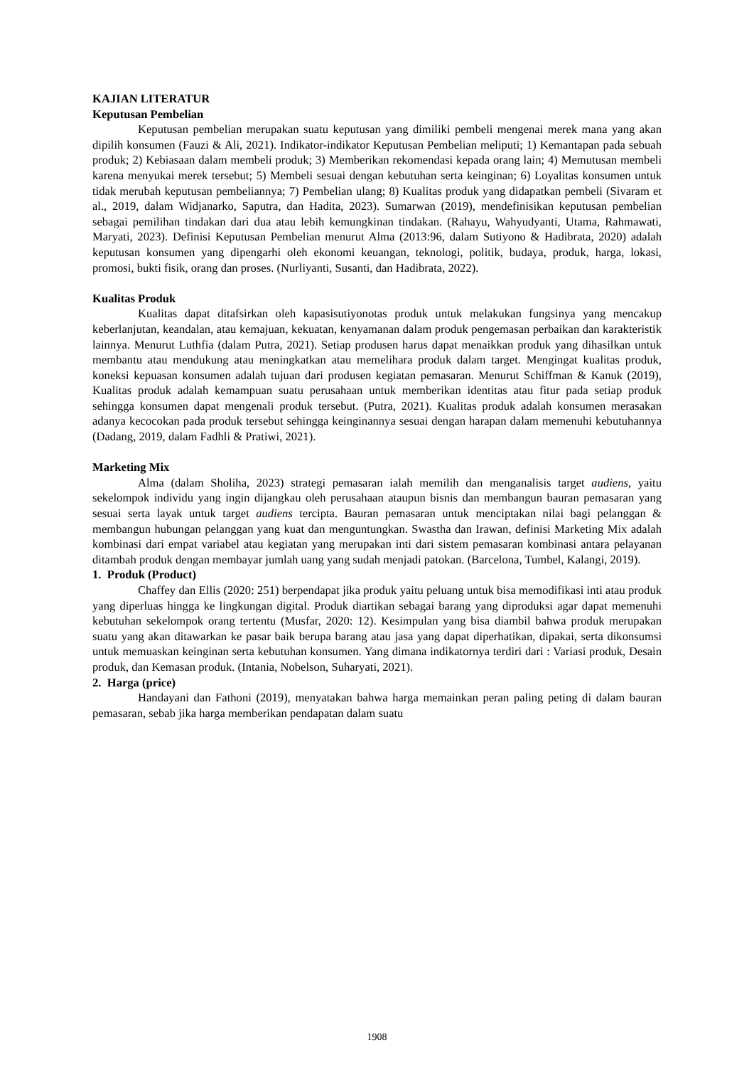KAJIAN LITERATUR
Keputusan Pembelian
Keputusan pembelian merupakan suatu keputusan yang dimiliki pembeli mengenai merek mana yang akan dipilih konsumen (Fauzi & Ali, 2021). Indikator-indikator Keputusan Pembelian meliputi; 1) Kemantapan pada sebuah produk; 2) Kebiasaan dalam membeli produk; 3) Memberikan rekomendasi kepada orang lain; 4) Memutusan membeli karena menyukai merek tersebut; 5) Membeli sesuai dengan kebutuhan serta keinginan; 6) Loyalitas konsumen untuk tidak merubah keputusan pembeliannya; 7) Pembelian ulang; 8) Kualitas produk yang didapatkan pembeli (Sivaram et al., 2019, dalam Widjanarko, Saputra, dan Hadita, 2023). Sumarwan (2019), mendefinisikan keputusan pembelian sebagai pemilihan tindakan dari dua atau lebih kemungkinan tindakan. (Rahayu, Wahyudyanti, Utama, Rahmawati, Maryati, 2023). Definisi Keputusan Pembelian menurut Alma (2013:96, dalam Sutiyono & Hadibrata, 2020) adalah keputusan konsumen yang dipengarhi oleh ekonomi keuangan, teknologi, politik, budaya, produk, harga, lokasi, promosi, bukti fisik, orang dan proses. (Nurliyanti, Susanti, dan Hadibrata, 2022).
Kualitas Produk
Kualitas dapat ditafsirkan oleh kapasisutiyonotas produk untuk melakukan fungsinya yang mencakup keberlanjutan, keandalan, atau kemajuan, kekuatan, kenyamanan dalam produk pengemasan perbaikan dan karakteristik lainnya. Menurut Luthfia (dalam Putra, 2021). Setiap produsen harus dapat menaikkan produk yang dihasilkan untuk membantu atau mendukung atau meningkatkan atau memelihara produk dalam target. Mengingat kualitas produk, koneksi kepuasan konsumen adalah tujuan dari produsen kegiatan pemasaran. Menurut Schiffman & Kanuk (2019), Kualitas produk adalah kemampuan suatu perusahaan untuk memberikan identitas atau fitur pada setiap produk sehingga konsumen dapat mengenali produk tersebut. (Putra, 2021). Kualitas produk adalah konsumen merasakan adanya kecocokan pada produk tersebut sehingga keinginannya sesuai dengan harapan dalam memenuhi kebutuhannya (Dadang, 2019, dalam Fadhli & Pratiwi, 2021).
Marketing Mix
Alma (dalam Sholiha, 2023) strategi pemasaran ialah memilih dan menganalisis target audiens, yaitu sekelompok individu yang ingin dijangkau oleh perusahaan ataupun bisnis dan membangun bauran pemasaran yang sesuai serta layak untuk target audiens tercipta. Bauran pemasaran untuk menciptakan nilai bagi pelanggan & membangun hubungan pelanggan yang kuat dan menguntungkan. Swastha dan Irawan, definisi Marketing Mix adalah kombinasi dari empat variabel atau kegiatan yang merupakan inti dari sistem pemasaran kombinasi antara pelayanan ditambah produk dengan membayar jumlah uang yang sudah menjadi patokan. (Barcelona, Tumbel, Kalangi, 2019).
1. Produk (Product)
Chaffey dan Ellis (2020: 251) berpendapat jika produk yaitu peluang untuk bisa memodifikasi inti atau produk yang diperluas hingga ke lingkungan digital. Produk diartikan sebagai barang yang diproduksi agar dapat memenuhi kebutuhan sekelompok orang tertentu (Musfar, 2020: 12). Kesimpulan yang bisa diambil bahwa produk merupakan suatu yang akan ditawarkan ke pasar baik berupa barang atau jasa yang dapat diperhatikan, dipakai, serta dikonsumsi untuk memuaskan keinginan serta kebutuhan konsumen. Yang dimana indikatornya terdiri dari : Variasi produk, Desain produk, dan Kemasan produk. (Intania, Nobelson, Suharyati, 2021).
2. Harga (price)
Handayani dan Fathoni (2019), menyatakan bahwa harga memainkan peran paling peting di dalam bauran pemasaran, sebab jika harga memberikan pendapatan dalam suatu
1908